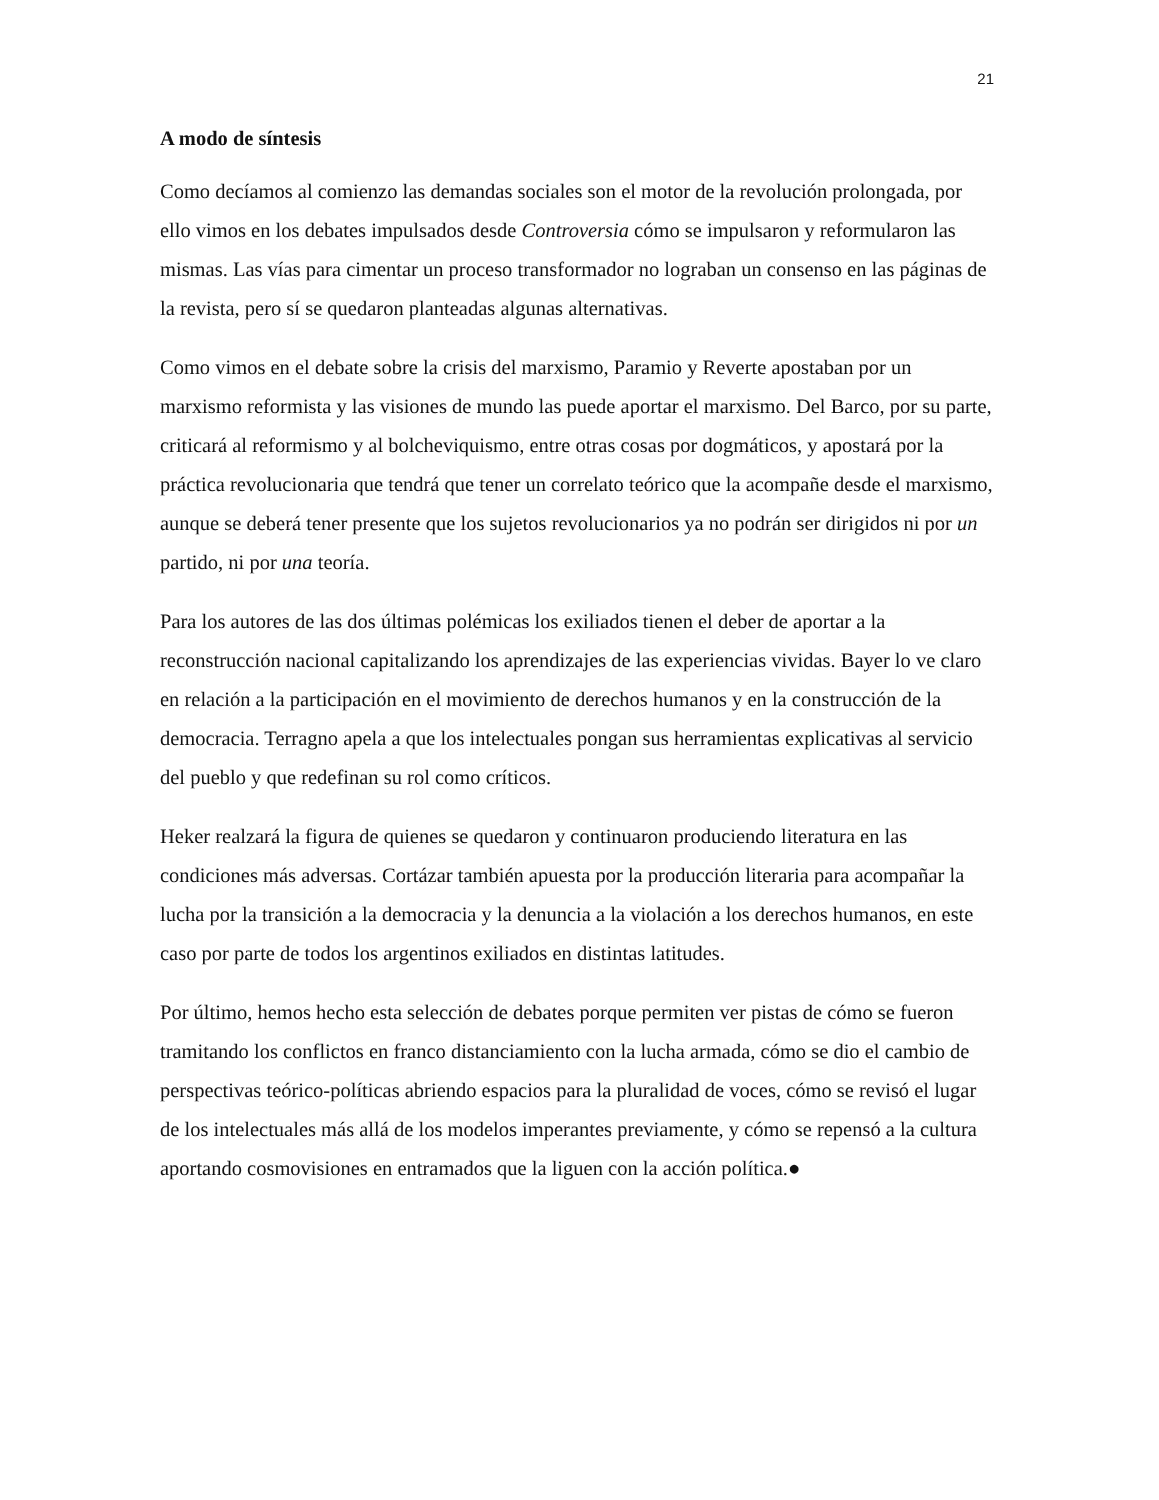21
A modo de síntesis
Como decíamos al comienzo las demandas sociales son el motor de la revolución prolongada, por ello vimos en los debates impulsados desde Controversia cómo se impulsaron y reformularon las mismas. Las vías para cimentar un proceso transformador no lograban un consenso en las páginas de la revista, pero sí se quedaron planteadas algunas alternativas.
Como vimos en el debate sobre la crisis del marxismo, Paramio y Reverte apostaban por un marxismo reformista y las visiones de mundo las puede aportar el marxismo. Del Barco, por su parte, criticará al reformismo y al bolcheviquismo, entre otras cosas por dogmáticos, y apostará por la práctica revolucionaria que tendrá que tener un correlato teórico que la acompañe desde el marxismo, aunque se deberá tener presente que los sujetos revolucionarios ya no podrán ser dirigidos ni por un partido, ni por una teoría.
Para los autores de las dos últimas polémicas los exiliados tienen el deber de aportar a la reconstrucción nacional capitalizando los aprendizajes de las experiencias vividas. Bayer lo ve claro en relación a la participación en el movimiento de derechos humanos y en la construcción de la democracia. Terragno apela a que los intelectuales pongan sus herramientas explicativas al servicio del pueblo y que redefinan su rol como críticos.
Heker realzará la figura de quienes se quedaron y continuaron produciendo literatura en las condiciones más adversas. Cortázar también apuesta por la producción literaria para acompañar la lucha por la transición a la democracia y la denuncia a la violación a los derechos humanos, en este caso por parte de todos los argentinos exiliados en distintas latitudes.
Por último, hemos hecho esta selección de debates porque permiten ver pistas de cómo se fueron tramitando los conflictos en franco distanciamiento con la lucha armada, cómo se dio el cambio de perspectivas teórico-políticas abriendo espacios para la pluralidad de voces, cómo se revisó el lugar de los intelectuales más allá de los modelos imperantes previamente, y cómo se repensó a la cultura aportando cosmovisiones en entramados que la liguen con la acción política.●